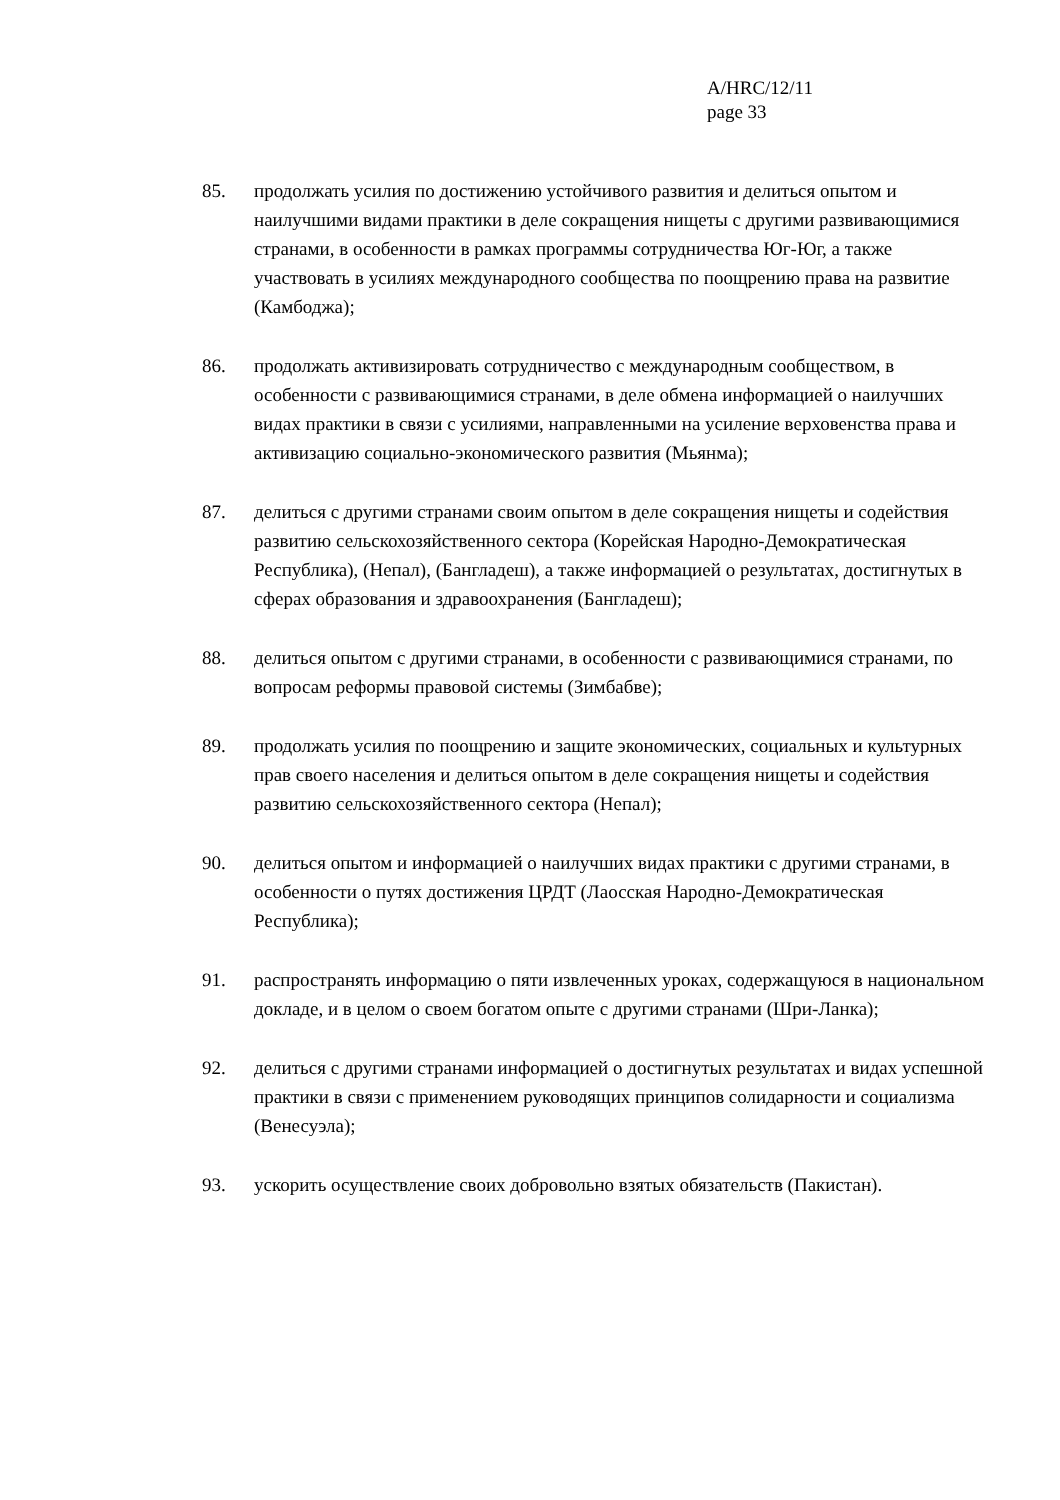A/HRC/12/11
page 33
85. продолжать усилия по достижению устойчивого развития и делиться опытом и наилучшими видами практики в деле сокращения нищеты с другими развивающимися странами, в особенности в рамках программы сотрудничества Юг-Юг, а также участвовать в усилиях международного сообщества по поощрению права на развитие (Камбоджа);
86. продолжать активизировать сотрудничество с международным сообществом, в особенности с развивающимися странами, в деле обмена информацией о наилучших видах практики в связи с усилиями, направленными на усиление верховенства права и активизацию социально-экономического развития (Мьянма);
87. делиться с другими странами своим опытом в деле сокращения нищеты и содействия развитию сельскохозяйственного сектора (Корейская Народно-Демократическая Республика), (Непал), (Бангладеш), а также информацией о результатах, достигнутых в сферах образования и здравоохранения (Бангладеш);
88. делиться опытом с другими странами, в особенности с развивающимися странами, по вопросам реформы правовой системы (Зимбабве);
89. продолжать усилия по поощрению и защите экономических, социальных и культурных прав своего населения и делиться опытом в деле сокращения нищеты и содействия развитию сельскохозяйственного сектора (Непал);
90. делиться опытом и информацией о наилучших видах практики с другими странами, в особенности о путях достижения ЦРДТ (Лаосская Народно-Демократическая Республика);
91. распространять информацию о пяти извлеченных уроках, содержащуюся в национальном докладе, и в целом о своем богатом опыте с другими странами (Шри-Ланка);
92. делиться с другими странами информацией о достигнутых результатах и видах успешной практики в связи с применением руководящих принципов солидарности и социализма (Венесуэла);
93. ускорить осуществление своих добровольно взятых обязательств (Пакистан).